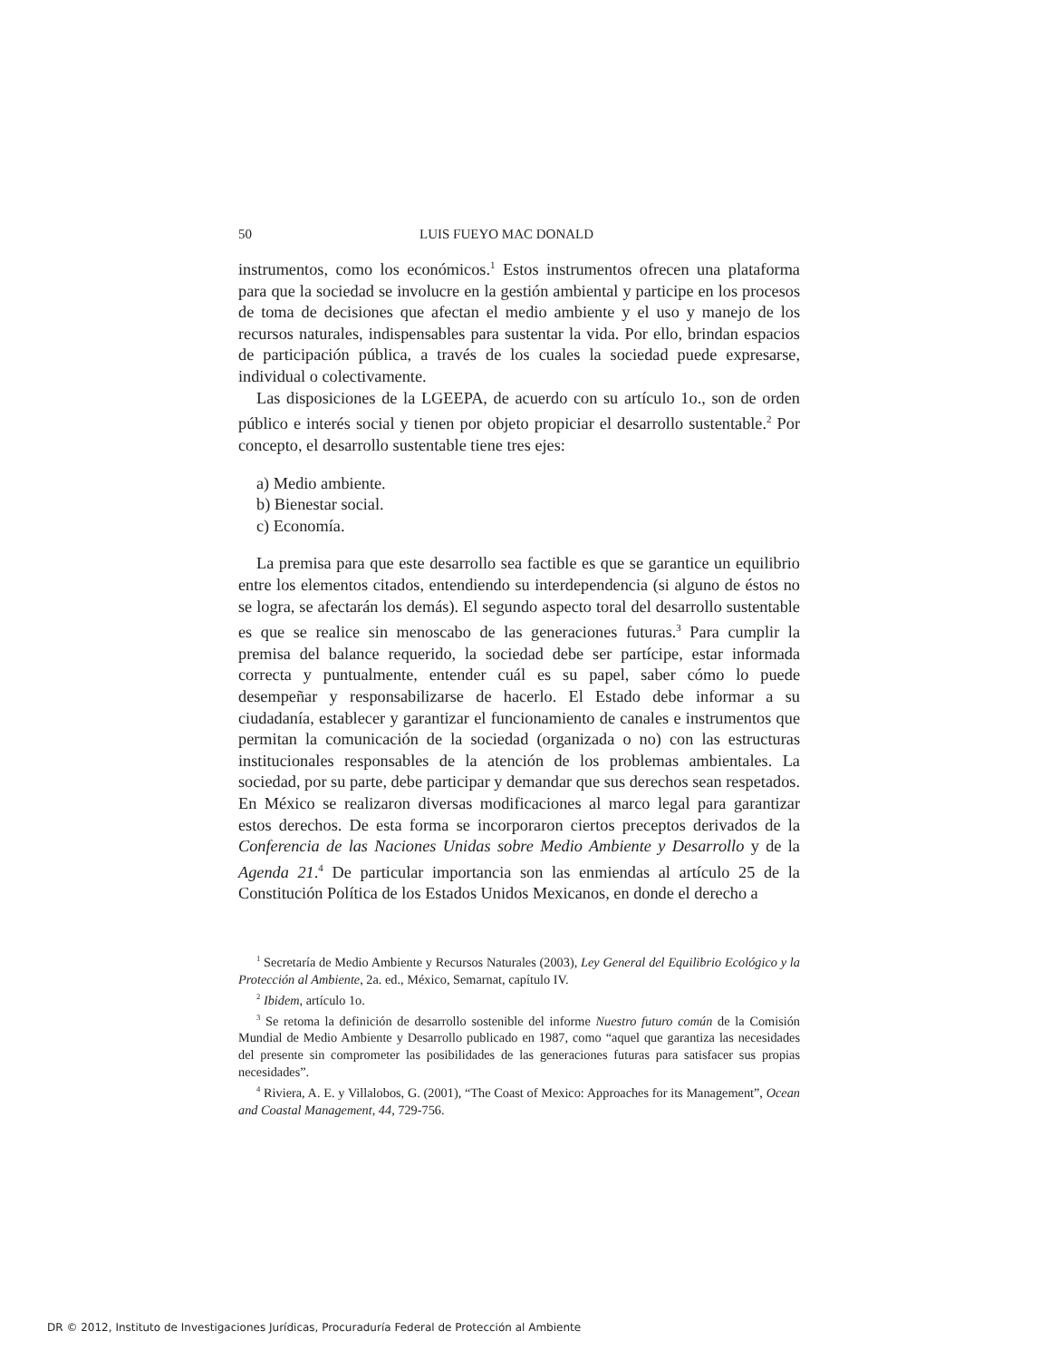50 LUIS FUEYO MAC DONALD
instrumentos, como los económicos.<sup>1</sup> Estos instrumentos ofrecen una plataforma para que la sociedad se involucre en la gestión ambiental y participe en los procesos de toma de decisiones que afectan el medio ambiente y el uso y manejo de los recursos naturales, indispensables para sustentar la vida. Por ello, brindan espacios de participación pública, a través de los cuales la sociedad puede expresarse, individual o colectivamente.
Las disposiciones de la LGEEPA, de acuerdo con su artículo 1o., son de orden público e interés social y tienen por objeto propiciar el desarrollo sustentable.<sup>2</sup> Por concepto, el desarrollo sustentable tiene tres ejes:
a) Medio ambiente.
b) Bienestar social.
c) Economía.
La premisa para que este desarrollo sea factible es que se garantice un equilibrio entre los elementos citados, entendiendo su interdependencia (si alguno de éstos no se logra, se afectarán los demás). El segundo aspecto toral del desarrollo sustentable es que se realice sin menoscabo de las generaciones futuras.<sup>3</sup> Para cumplir la premisa del balance requerido, la sociedad debe ser partícipe, estar informada correcta y puntualmente, entender cuál es su papel, saber cómo lo puede desempeñar y responsabilizarse de hacerlo. El Estado debe informar a su ciudadanía, establecer y garantizar el funcionamiento de canales e instrumentos que permitan la comunicación de la sociedad (organizada o no) con las estructuras institucionales responsables de la atención de los problemas ambientales. La sociedad, por su parte, debe participar y demandar que sus derechos sean respetados. En México se realizaron diversas modificaciones al marco legal para garantizar estos derechos. De esta forma se incorporaron ciertos preceptos derivados de la Conferencia de las Naciones Unidas sobre Medio Ambiente y Desarrollo y de la Agenda 21.<sup>4</sup> De particular importancia son las enmiendas al artículo 25 de la Constitución Política de los Estados Unidos Mexicanos, en donde el derecho a
<sup>1</sup> Secretaría de Medio Ambiente y Recursos Naturales (2003), Ley General del Equilibrio Ecológico y la Protección al Ambiente, 2a. ed., México, Semarnat, capítulo IV.
<sup>2</sup> Ibidem, artículo 1o.
<sup>3</sup> Se retoma la definición de desarrollo sostenible del informe Nuestro futuro común de la Comisión Mundial de Medio Ambiente y Desarrollo publicado en 1987, como “aquel que garantiza las necesidades del presente sin comprometer las posibilidades de las generaciones futuras para satisfacer sus propias necesidades”.
<sup>4</sup> Riviera, A. E. y Villalobos, G. (2001), “The Coast of Mexico: Approaches for its Management”, Ocean and Coastal Management, 44, 729-756.
DR © 2012, Instituto de Investigaciones Jurídicas, Procuraduría Federal de Protección al Ambiente